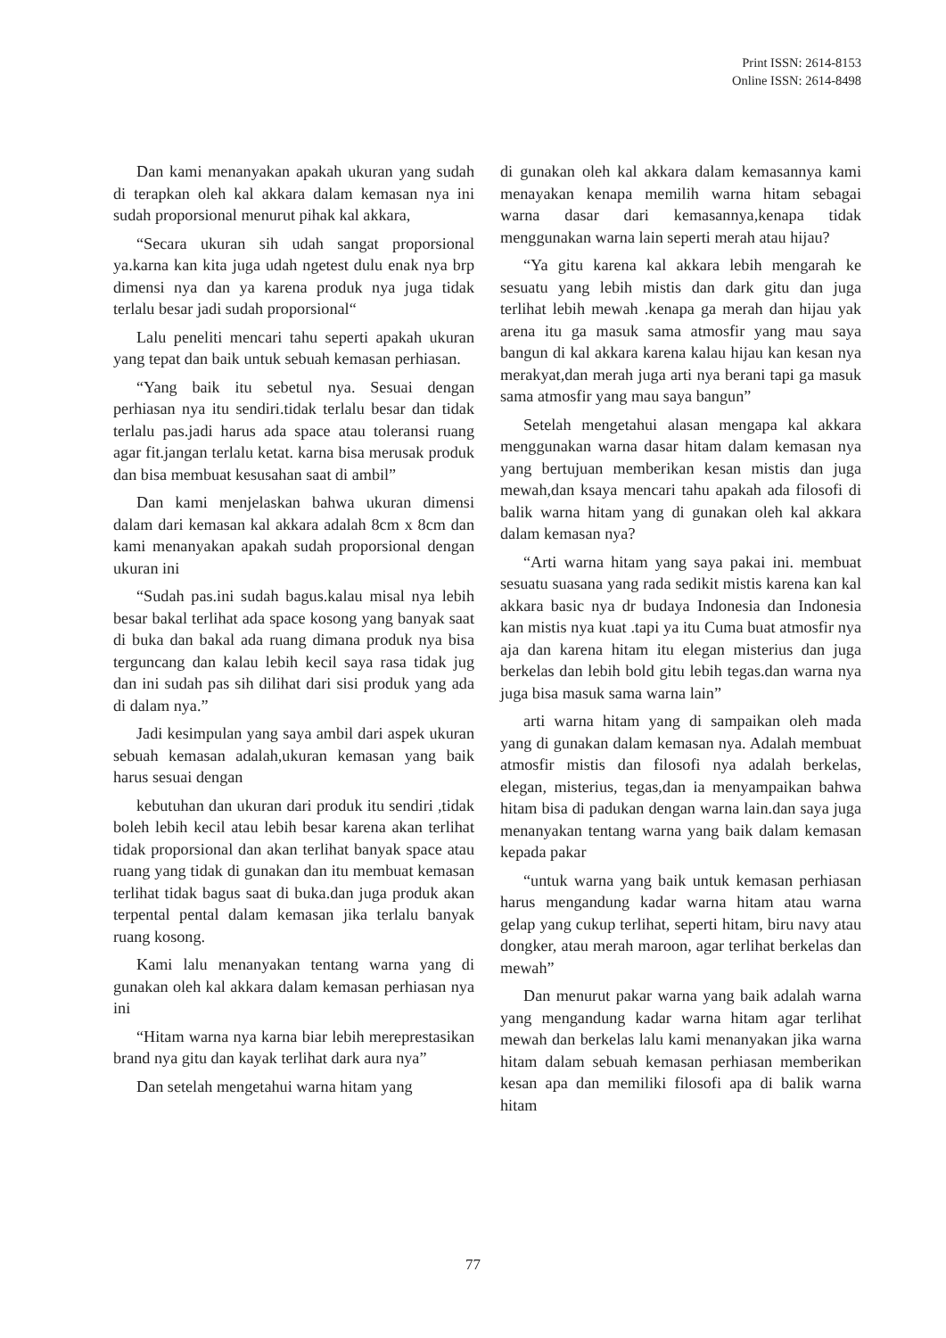Print ISSN: 2614-8153
Online ISSN: 2614-8498
Dan kami menanyakan apakah ukuran yang sudah di terapkan oleh kal akkara dalam kemasan nya ini sudah proporsional menurut pihak kal akkara,
“Secara ukuran sih udah sangat proporsional ya.karna kan kita juga udah ngetest dulu enak nya brp dimensi nya dan ya karena produk nya juga tidak terlalu besar jadi sudah proporsional“
Lalu peneliti mencari tahu seperti apakah ukuran yang tepat dan baik untuk sebuah kemasan perhiasan.
“Yang baik itu sebetul nya. Sesuai dengan perhiasan nya itu sendiri.tidak terlalu besar dan tidak terlalu pas.jadi harus ada space atau toleransi ruang agar fit.jangan terlalu ketat. karna bisa merusak produk dan bisa membuat kesusahan saat di ambil”
Dan kami menjelaskan bahwa ukuran dimensi dalam dari kemasan kal akkara adalah 8cm x 8cm dan kami menanyakan apakah sudah proporsional dengan ukuran ini
“Sudah pas.ini sudah bagus.kalau misal nya lebih besar bakal terlihat ada space kosong yang banyak saat di buka dan bakal ada ruang dimana produk nya bisa terguncang dan kalau lebih kecil saya rasa tidak jug dan ini sudah pas sih dilihat dari sisi produk yang ada di dalam nya.”
Jadi kesimpulan yang saya ambil dari aspek ukuran sebuah kemasan adalah,ukuran kemasan yang baik harus sesuai dengan
kebutuhan dan ukuran dari produk itu sendiri ,tidak boleh lebih kecil atau lebih besar karena akan terlihat tidak proporsional dan akan terlihat banyak space atau ruang yang tidak di gunakan dan itu membuat kemasan terlihat tidak bagus saat di buka.dan juga produk akan terpental pental dalam kemasan jika terlalu banyak ruang kosong.
Kami lalu menanyakan tentang warna yang di gunakan oleh kal akkara dalam kemasan perhiasan nya ini
“Hitam warna nya karna biar lebih mereprestasikan brand nya gitu dan kayak terlihat dark aura nya”
Dan setelah mengetahui warna hitam yang
di gunakan oleh kal akkara dalam kemasannya kami menayakan kenapa memilih warna hitam sebagai warna dasar dari kemasannya,kenapa tidak menggunakan warna lain seperti merah atau hijau?
“Ya gitu karena kal akkara lebih mengarah ke sesuatu yang lebih mistis dan dark gitu dan juga terlihat lebih mewah .kenapa ga merah dan hijau yak arena itu ga masuk sama atmosfir yang mau saya bangun di kal akkara karena kalau hijau kan kesan nya merakyat,dan merah juga arti nya berani tapi ga masuk sama atmosfir yang mau saya bangun”
Setelah mengetahui alasan mengapa kal akkara menggunakan warna dasar hitam dalam kemasan nya yang bertujuan memberikan kesan mistis dan juga mewah,dan ksaya mencari tahu apakah ada filosofi di balik warna hitam yang di gunakan oleh kal akkara dalam kemasan nya?
“Arti warna hitam yang saya pakai ini. membuat sesuatu suasana yang rada sedikit mistis karena kan kal akkara basic nya dr budaya Indonesia dan Indonesia kan mistis nya kuat .tapi ya itu Cuma buat atmosfir nya aja dan karena hitam itu elegan misterius dan juga berkelas dan lebih bold gitu lebih tegas.dan warna nya juga bisa masuk sama warna lain”
arti warna hitam yang di sampaikan oleh mada yang di gunakan dalam kemasan nya. Adalah membuat atmosfir mistis dan filosofi nya adalah berkelas, elegan, misterius, tegas,dan ia menyampaikan bahwa hitam bisa di padukan dengan warna lain.dan saya juga menanyakan tentang warna yang baik dalam kemasan kepada pakar
“untuk warna yang baik untuk kemasan perhiasan harus mengandung kadar warna hitam atau warna gelap yang cukup terlihat, seperti hitam, biru navy atau dongker, atau merah maroon, agar terlihat berkelas dan mewah”
Dan menurut pakar warna yang baik adalah warna yang mengandung kadar warna hitam agar terlihat mewah dan berkelas lalu kami menanyakan jika warna hitam dalam sebuah kemasan perhiasan memberikan kesan apa dan memiliki filosofi apa di balik warna hitam
77